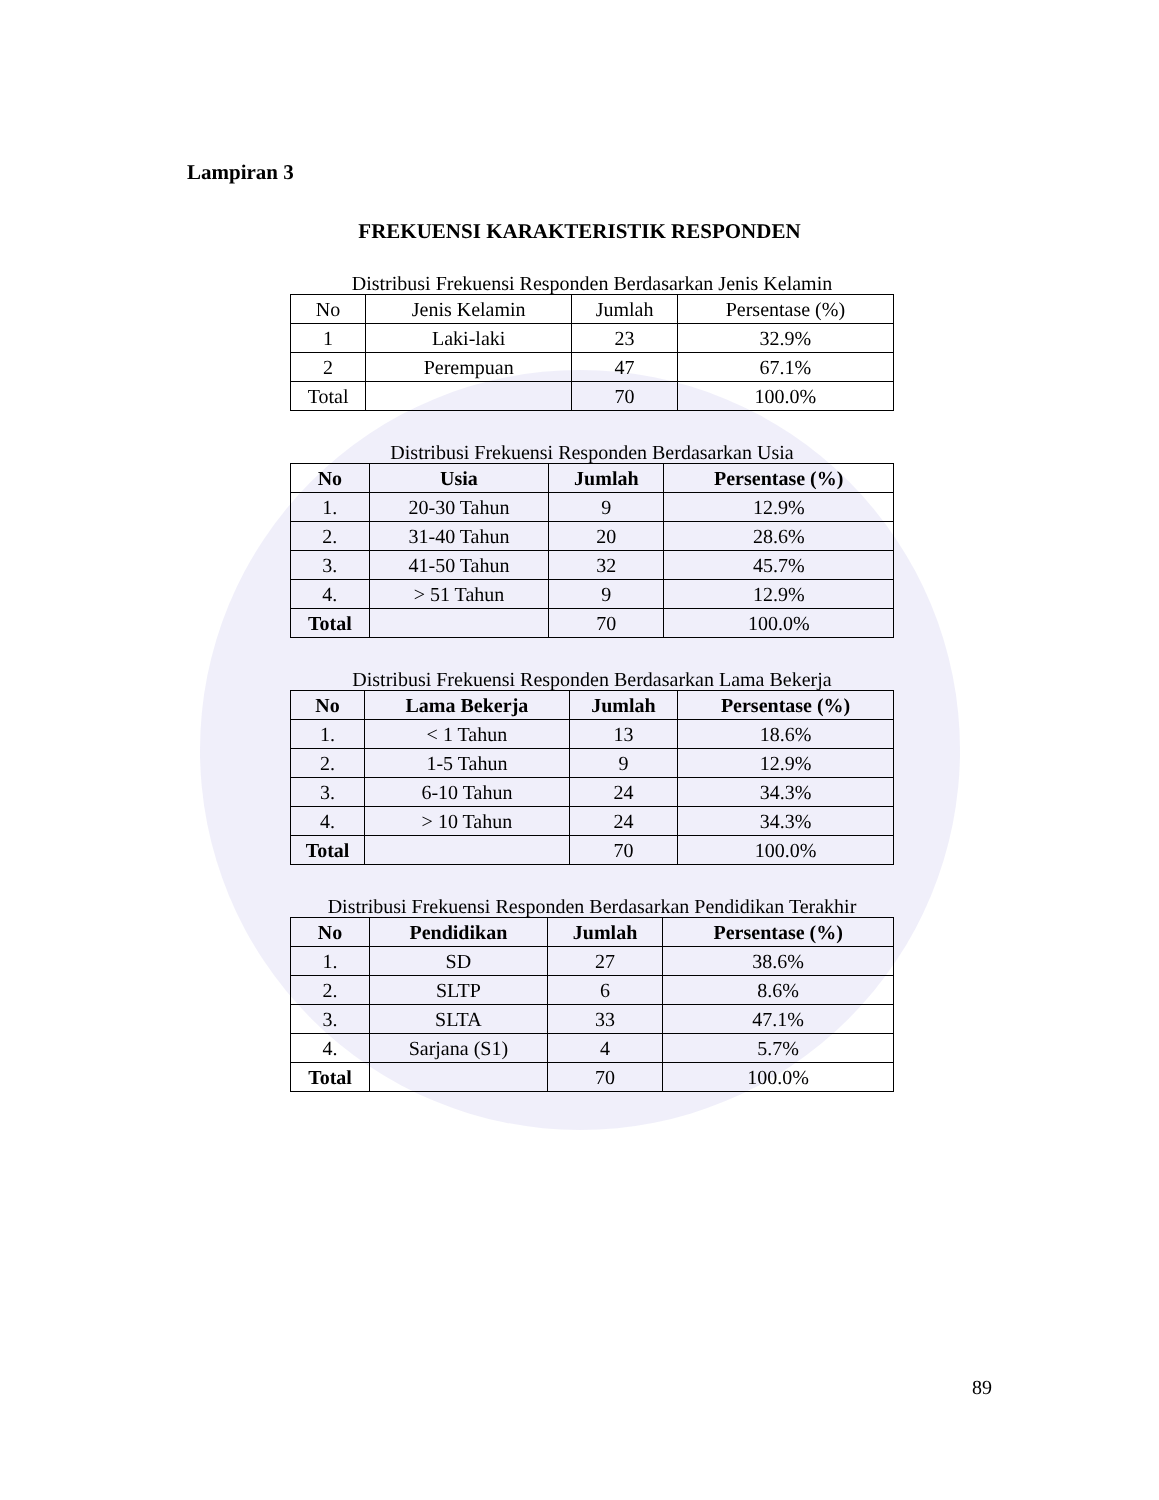Lampiran 3
FREKUENSI KARAKTERISTIK RESPONDEN
Distribusi Frekuensi Responden Berdasarkan Jenis Kelamin
| No | Jenis Kelamin | Jumlah | Persentase (%) |
| --- | --- | --- | --- |
| 1 | Laki-laki | 23 | 32.9% |
| 2 | Perempuan | 47 | 67.1% |
| Total | | 70 | 100.0% |
Distribusi Frekuensi Responden Berdasarkan Usia
| No | Usia | Jumlah | Persentase (%) |
| --- | --- | --- | --- |
| 1. | 20-30 Tahun | 9 | 12.9% |
| 2. | 31-40 Tahun | 20 | 28.6% |
| 3. | 41-50 Tahun | 32 | 45.7% |
| 4. | > 51 Tahun | 9 | 12.9% |
| Total | | 70 | 100.0% |
Distribusi Frekuensi Responden Berdasarkan Lama Bekerja
| No | Lama Bekerja | Jumlah | Persentase (%) |
| --- | --- | --- | --- |
| 1. | < 1 Tahun | 13 | 18.6% |
| 2. | 1-5 Tahun | 9 | 12.9% |
| 3. | 6-10 Tahun | 24 | 34.3% |
| 4. | > 10 Tahun | 24 | 34.3% |
| Total | | 70 | 100.0% |
Distribusi Frekuensi Responden Berdasarkan Pendidikan Terakhir
| No | Pendidikan | Jumlah | Persentase (%) |
| --- | --- | --- | --- |
| 1. | SD | 27 | 38.6% |
| 2. | SLTP | 6 | 8.6% |
| 3. | SLTA | 33 | 47.1% |
| 4. | Sarjana (S1) | 4 | 5.7% |
| Total | | 70 | 100.0% |
89